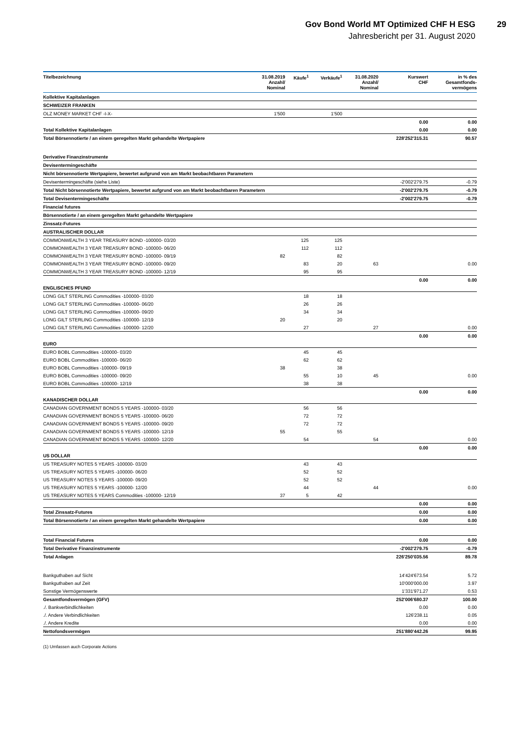Gov Bond World MT Optimized CHF H ESG
29
Jahresbericht per 31. August 2020
| Titelbezeichnung | 31.08.2019 Anzahl/ Nominal | Käufe<sup>1</sup> | Verkäufe<sup>1</sup> | 31.08.2020 Anzahl/ Nominal | Kurswert CHF | in % des Gesamtfonds- vermögens |
| --- | --- | --- | --- | --- | --- | --- |
| Kollektive Kapitalanlagen | | | | | | |
| SCHWEIZER FRANKEN | | | | | | |
| OLZ MONEY MARKET CHF -I-X- | 1'500 | | 1'500 | | | |
| | | | | | 0.00 | 0.00 |
| Total Kollektive Kapitalanlagen | | | | | 0.00 | 0.00 |
| Total Börsennotierte / an einem geregelten Markt gehandelte Wertpapiere | | | | | 228'252'315.31 | 90.57 |
| Derivative Finanzinstrumente | | | | | | |
| Devisentermingeschäfte | | | | | | |
| Nicht börsennotierte Wertpapiere, bewertet aufgrund von am Markt beobachtbaren Parametern | | | | | | |
| Devisentermingeschäfte (siehe Liste) | | | | | -2'002'279.75 | -0.79 |
| Total Nicht börsennotierte Wertpapiere, bewertet aufgrund von am Markt beobachtbaren Parametern | | | | | -2'002'279.75 | -0.79 |
| Total Devisentermingeschäfte | | | | | -2'002'279.75 | -0.79 |
| Financial futures | | | | | | |
| Börsennotierte / an einem geregelten Markt gehandelte Wertpapiere | | | | | | |
| Zinssatz-Futures | | | | | | |
| AUSTRALISCHER DOLLAR | | | | | | |
| COMMONWEALTH 3 YEAR TREASURY BOND -100000- 03/20 | | 125 | 125 | | | |
| COMMONWEALTH 3 YEAR TREASURY BOND -100000- 06/20 | | 112 | 112 | | | |
| COMMONWEALTH 3 YEAR TREASURY BOND -100000- 09/19 | 82 | | 82 | | | |
| COMMONWEALTH 3 YEAR TREASURY BOND -100000- 09/20 | | 83 | 20 | 63 | | 0.00 |
| COMMONWEALTH 3 YEAR TREASURY BOND -100000- 12/19 | | 95 | 95 | | | |
| | | | | | 0.00 | 0.00 |
| ENGLISCHES PFUND | | | | | | |
| LONG GILT STERLING Commodities -100000- 03/20 | | 18 | 18 | | | |
| LONG GILT STERLING Commodities -100000- 06/20 | | 26 | 26 | | | |
| LONG GILT STERLING Commodities -100000- 09/20 | | 34 | 34 | | | |
| LONG GILT STERLING Commodities -100000- 12/19 | 20 | | 20 | | | |
| LONG GILT STERLING Commodities -100000- 12/20 | | 27 | | 27 | | 0.00 |
| | | | | | 0.00 | 0.00 |
| EURO | | | | | | |
| EURO BOBL Commodities -100000- 03/20 | | 45 | 45 | | | |
| EURO BOBL Commodities -100000- 06/20 | | 62 | 62 | | | |
| EURO BOBL Commodities -100000- 09/19 | 38 | | 38 | | | |
| EURO BOBL Commodities -100000- 09/20 | | 55 | 10 | 45 | | 0.00 |
| EURO BOBL Commodities -100000- 12/19 | | 38 | 38 | | | |
| | | | | | 0.00 | 0.00 |
| KANADISCHER DOLLAR | | | | | | |
| CANADIAN GOVERNMENT BONDS 5 YEARS -100000- 03/20 | | 56 | 56 | | | |
| CANADIAN GOVERNMENT BONDS 5 YEARS -100000- 06/20 | | 72 | 72 | | | |
| CANADIAN GOVERNMENT BONDS 5 YEARS -100000- 09/20 | | 72 | 72 | | | |
| CANADIAN GOVERNMENT BONDS 5 YEARS -100000- 12/19 | 55 | | 55 | | | |
| CANADIAN GOVERNMENT BONDS 5 YEARS -100000- 12/20 | | 54 | | 54 | | 0.00 |
| | | | | | 0.00 | 0.00 |
| US DOLLAR | | | | | | |
| US TREASURY NOTES 5 YEARS -100000- 03/20 | | 43 | 43 | | | |
| US TREASURY NOTES 5 YEARS -100000- 06/20 | | 52 | 52 | | | |
| US TREASURY NOTES 5 YEARS -100000- 09/20 | | 52 | 52 | | | |
| US TREASURY NOTES 5 YEARS -100000- 12/20 | | 44 | | 44 | | 0.00 |
| US TREASURY NOTES 5 YEARS Commodities -100000- 12/19 | 37 | 5 | 42 | | | |
| | | | | | 0.00 | 0.00 |
| Total Zinssatz-Futures | | | | | 0.00 | 0.00 |
| Total Börsennotierte / an einem geregelten Markt gehandelte Wertpapiere | | | | | 0.00 | 0.00 |
| Total Financial Futures | | | | | 0.00 | 0.00 |
| Total Derivative Finanzinstrumente | | | | | -2'002'279.75 | -0.79 |
| Total Anlagen | | | | | 226'250'035.56 | 89.78 |
| Bankguthaben auf Sicht | | | | | 14'424'673.54 | 5.72 |
| Bankguthaben auf Zeit | | | | | 10'000'000.00 | 3.97 |
| Sonstige Vermögenswerte | | | | | 1'331'971.27 | 0.53 |
| Gesamtfondsvermögen (GFV) | | | | | 252'006'680.37 | 100.00 |
| ./. Bankverbindlichkeiten | | | | | 0.00 | 0.00 |
| ./. Andere Verbindlichkeiten | | | | | 126'238.11 | 0.05 |
| ./. Andere Kredite | | | | | 0.00 | 0.00 |
| Nettofondsvermögen | | | | | 251'880'442.26 | 99.95 |
(1) Umfassen auch Corporate Actions